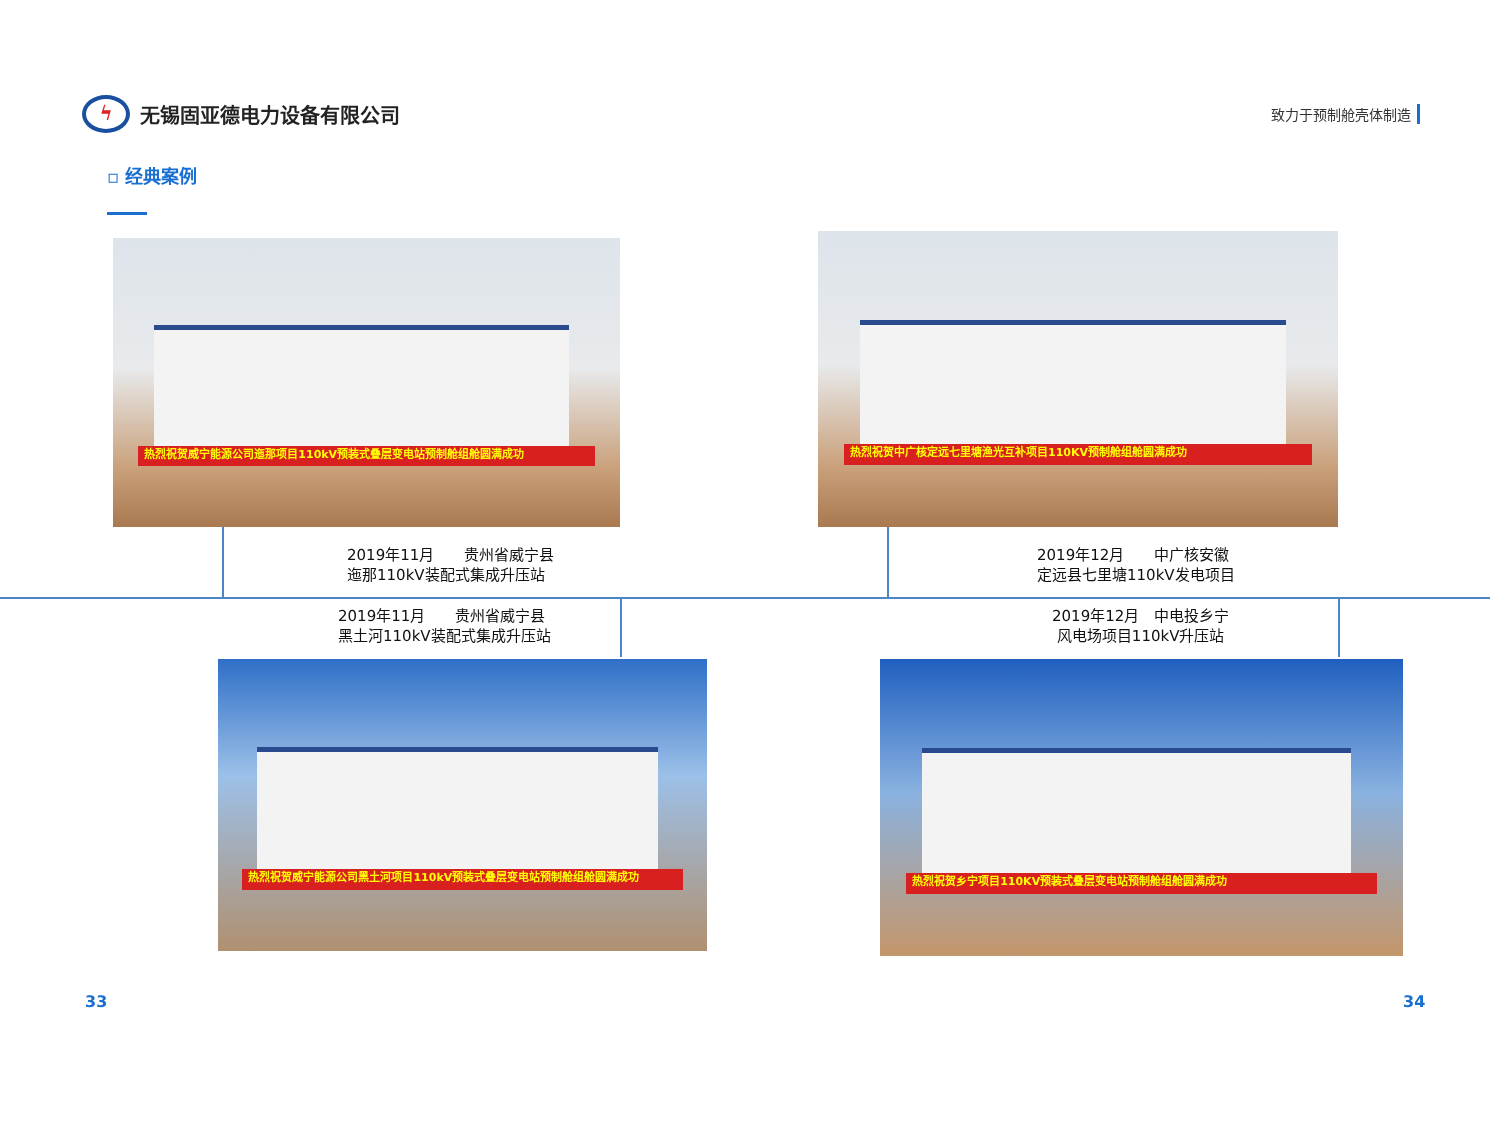ϟ无锡固亚德电力设备有限公司
致力于预制舱壳体制造
▫ 经典案例
热烈祝贺威宁能源公司迤那项目110kV预装式叠层变电站预制舱组舱圆满成功
热烈祝贺中广核定远七里塘渔光互补项目110KV预制舱组舱圆满成功
2019年11月　　贵州省威宁县
迤那110kV装配式集成升压站
2019年12月　　中广核安徽
定远县七里塘110kV发电项目
2019年11月　　贵州省威宁县
黑土河110kV装配式集成升压站
2019年12月　中电投乡宁
风电场项目110kV升压站
热烈祝贺威宁能源公司黑土河项目110kV预装式叠层变电站预制舱组舱圆满成功
热烈祝贺乡宁项目110KV预装式叠层变电站预制舱组舱圆满成功
33 34